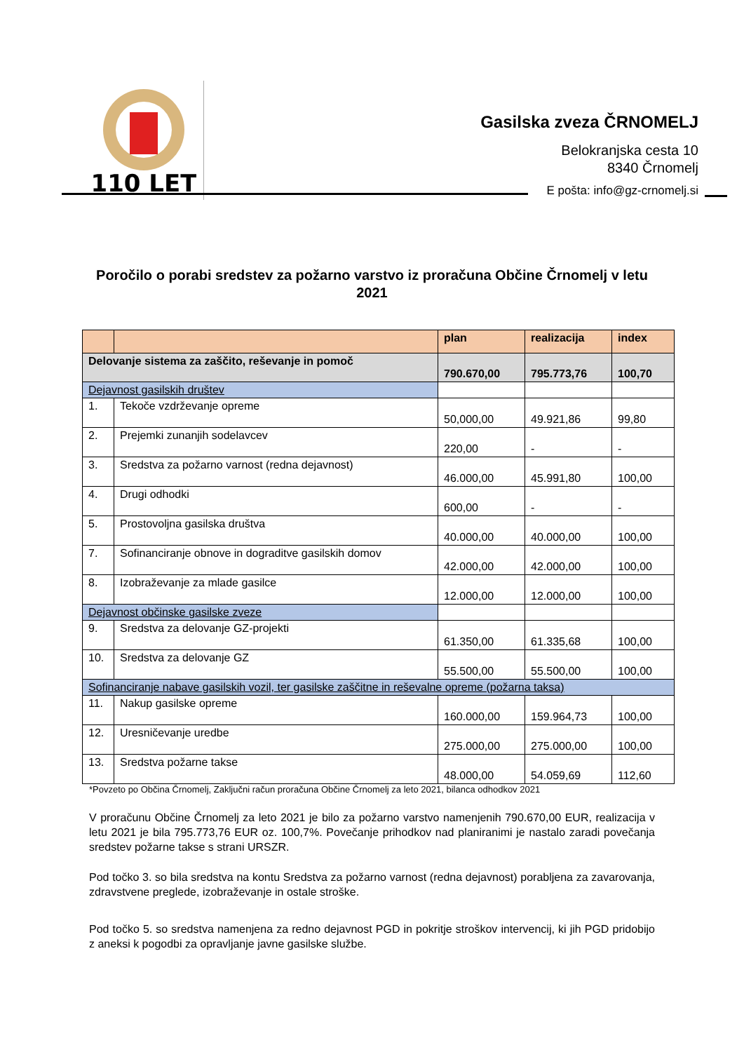110 LET
Gasilska zveza ČRNOMELJ
Belokranjska cesta 10
8340 Črnomelj
E pošta: info@gz-crnomelj.si
Poročilo o porabi sredstev za požarno varstvo iz proračuna Občine Črnomelj v letu 2021
| | | plan | realizacija | index |
| --- | --- | --- | --- | --- |
| Delovanje sistema za zaščito, reševanje in pomoč | | 790.670,00 | 795.773,76 | 100,70 |
| Dejavnost gasilskih društev | | | | |
| 1. | Tekoče vzdrževanje opreme | 50,000,00 | 49.921,86 | 99,80 |
| 2. | Prejemki zunanjih sodelavcev | 220,00 | - | - |
| 3. | Sredstva za požarno varnost (redna dejavnost) | 46.000,00 | 45.991,80 | 100,00 |
| 4. | Drugi odhodki | 600,00 | - | - |
| 5. | Prostovoljna gasilska društva | 40.000,00 | 40.000,00 | 100,00 |
| 7. | Sofinanciranje obnove in dograditve gasilskih domov | 42.000,00 | 42.000,00 | 100,00 |
| 8. | Izobraževanje za mlade gasilce | 12.000,00 | 12.000,00 | 100,00 |
| Dejavnost občinske gasilske zveze | | | | |
| 9. | Sredstva za delovanje GZ-projekti | 61.350,00 | 61.335,68 | 100,00 |
| 10. | Sredstva za delovanje GZ | 55.500,00 | 55.500,00 | 100,00 |
| Sofinanciranje nabave gasilskih vozil, ter gasilske zaščitne in reševalne opreme (požarna taksa) | | | | |
| 11. | Nakup gasilske opreme | 160.000,00 | 159.964,73 | 100,00 |
| 12. | Uresničevanje uredbe | 275.000,00 | 275.000,00 | 100,00 |
| 13. | Sredstva požarne takse | 48.000,00 | 54.059,69 | 112,60 |
*Povzeto po Občina Črnomelj, Zaključni račun proračuna Občine Črnomelj za leto 2021, bilanca odhodkov 2021
V proračunu Občine Črnomelj za leto 2021 je bilo za požarno varstvo namenjenih 790.670,00 EUR, realizacija v letu 2021 je bila 795.773,76 EUR oz. 100,7%. Povečanje prihodkov nad planiranimi je nastalo zaradi povečanja sredstev požarne takse s strani URSZR.
Pod točko 3. so bila sredstva na kontu Sredstva za požarno varnost (redna dejavnost) porabljena za zavarovanja, zdravstvene preglede, izobraževanje in ostale stroške.
Pod točko 5. so sredstva namenjena za redno dejavnost PGD in pokritje stroškov intervencij, ki jih PGD pridobijo z aneksi k pogodbi za opravljanje javne gasilske službe.